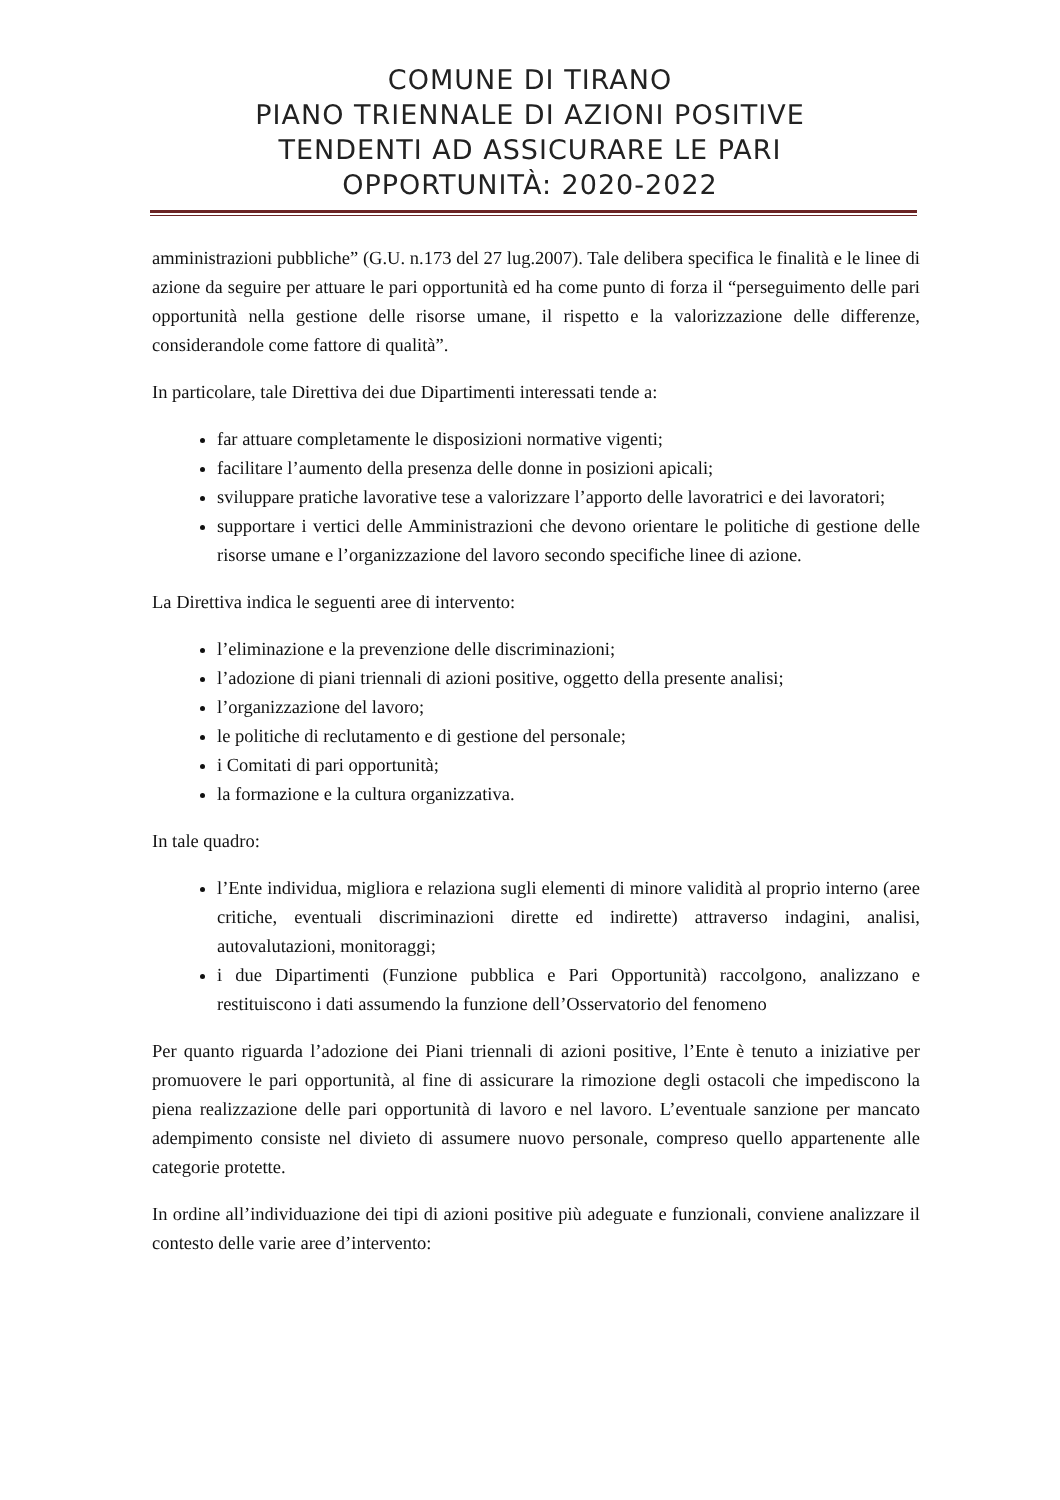COMUNE DI TIRANO
PIANO TRIENNALE DI AZIONI POSITIVE
TENDENTI AD ASSICURARE LE PARI
OPPORTUNITÀ: 2020-2022
amministrazioni pubbliche” (G.U. n.173 del 27 lug.2007). Tale delibera specifica le finalità e le linee di azione da seguire per attuare le pari opportunità ed ha come punto di forza il “perseguimento delle pari opportunità nella gestione delle risorse umane, il rispetto e la valorizzazione delle differenze, considerandole come fattore di qualità”.
In particolare, tale Direttiva dei due Dipartimenti interessati tende a:
far attuare completamente le disposizioni normative vigenti;
facilitare l’aumento della presenza delle donne in posizioni apicali;
sviluppare pratiche lavorative tese a valorizzare l’apporto delle lavoratrici e dei lavoratori;
supportare i vertici delle Amministrazioni che devono orientare le politiche di gestione delle risorse umane e l’organizzazione del lavoro secondo specifiche linee di azione.
La Direttiva indica le seguenti aree di intervento:
l’eliminazione e la prevenzione delle discriminazioni;
l’adozione di piani triennali di azioni positive, oggetto della presente analisi;
l’organizzazione del lavoro;
le politiche di reclutamento e di gestione del personale;
i Comitati di pari opportunità;
la formazione e la cultura organizzativa.
In tale quadro:
l’Ente individua, migliora e relaziona sugli elementi di minore validità al proprio interno (aree critiche, eventuali discriminazioni dirette ed indirette) attraverso indagini, analisi, autovalutazioni, monitoraggi;
i due Dipartimenti (Funzione pubblica e Pari Opportunità) raccolgono, analizzano e restituiscono i dati assumendo la funzione dell’Osservatorio del fenomeno
Per quanto riguarda l’adozione dei Piani triennali di azioni positive, l’Ente è tenuto a iniziative per promuovere le pari opportunità, al fine di assicurare la rimozione degli ostacoli che impediscono la piena realizzazione delle pari opportunità di lavoro e nel lavoro. L’eventuale sanzione per mancato adempimento consiste nel divieto di assumere nuovo personale, compreso quello appartenente alle categorie protette.
In ordine all’individuazione dei tipi di azioni positive più adeguate e funzionali, conviene analizzare il contesto delle varie aree d’intervento: